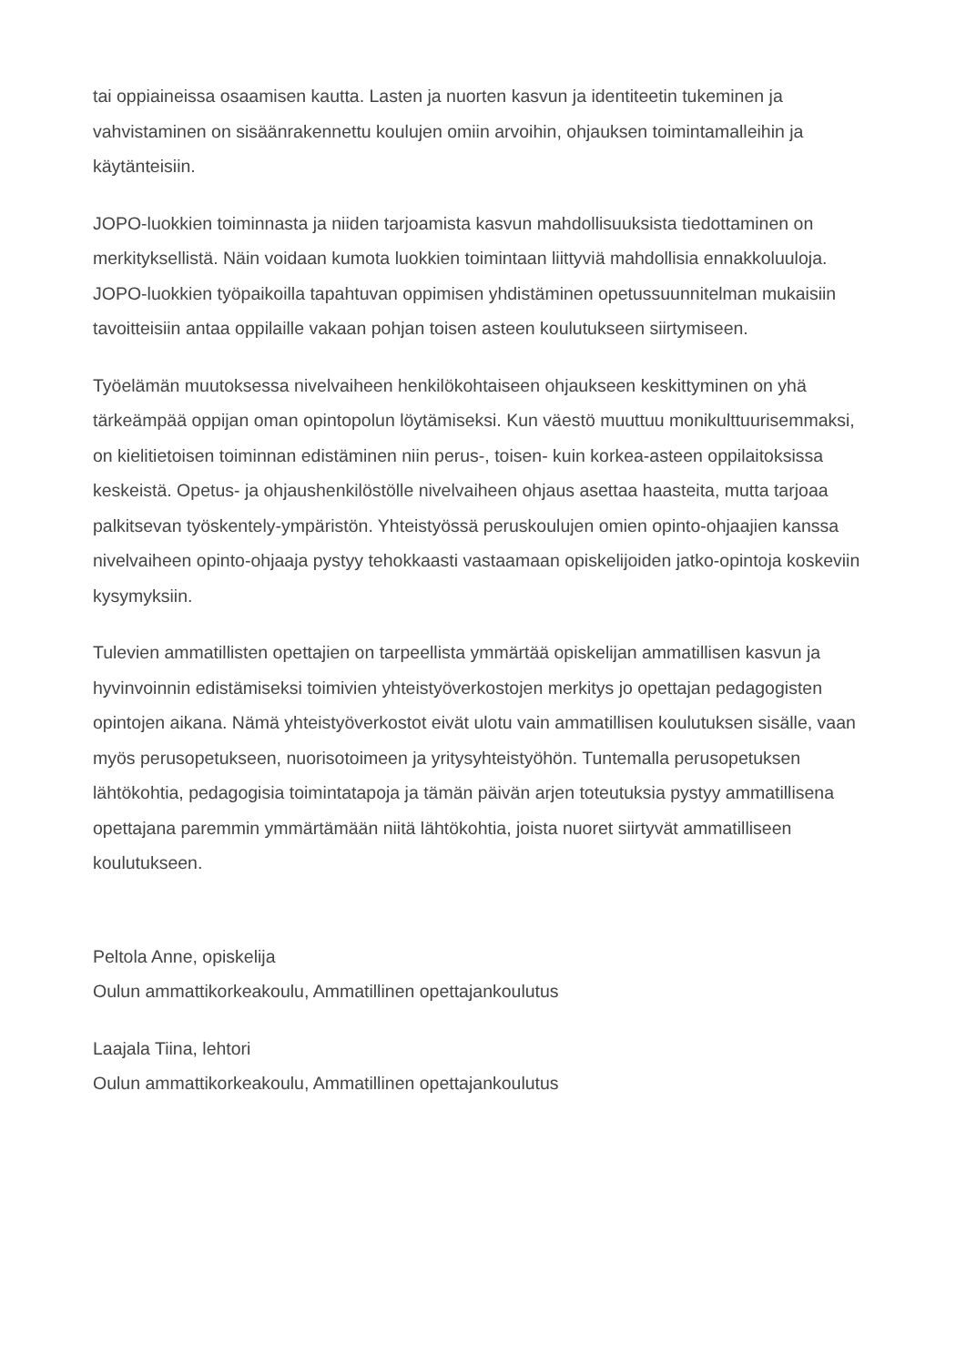tai oppiaineissa osaamisen kautta. Lasten ja nuorten kasvun ja identiteetin tukeminen ja vahvistaminen on sisäänrakennettu koulujen omiin arvoihin, ohjauksen toimintamalleihin ja käytänteisiin.
JOPO-luokkien toiminnasta ja niiden tarjoamista kasvun mahdollisuuksista tiedottaminen on merkityksellistä. Näin voidaan kumota luokkien toimintaan liittyviä mahdollisia ennakkoluuloja. JOPO-luokkien työpaikoilla tapahtuvan oppimisen yhdistäminen opetussuunnitelman mukaisiin tavoitteisiin antaa oppilaille vakaan pohjan toisen asteen koulutukseen siirtymiseen.
Työelämän muutoksessa nivelvaiheen henkilökohtaiseen ohjaukseen keskittyminen on yhä tärkeämpää oppijan oman opintopolun löytämiseksi. Kun väestö muuttuu monikulttuurisemmaksi, on kielitietoisen toiminnan edistäminen niin perus-, toisen- kuin korkea-asteen oppilaitoksissa keskeistä. Opetus- ja ohjaushenkilöstölle nivelvaiheen ohjaus asettaa haasteita, mutta tarjoaa palkitsevan työskentely-ympäristön. Yhteistyössä peruskoulujen omien opinto-ohjaajien kanssa nivelvaiheen opinto-ohjaaja pystyy tehokkaasti vastaamaan opiskelijoiden jatko-opintoja koskeviin kysymyksiin.
Tulevien ammatillisten opettajien on tarpeellista ymmärtää opiskelijan ammatillisen kasvun ja hyvinvoinnin edistämiseksi toimivien yhteistyöverkostojen merkitys jo opettajan pedagogisten opintojen aikana. Nämä yhteistyöverkostot eivät ulotu vain ammatillisen koulutuksen sisälle, vaan myös perusopetukseen, nuorisotoimeen ja yritysyhteistyöhön. Tuntemalla perusopetuksen lähtökohtia, pedagogisia toimintatapoja ja tämän päivän arjen toteutuksia pystyy ammatillisena opettajana paremmin ymmärtämään niitä lähtökohtia, joista nuoret siirtyvät ammatilliseen koulutukseen.
Peltola Anne, opiskelija
Oulun ammattikorkeakoulu, Ammatillinen opettajankoulutus
Laajala Tiina, lehtori
Oulun ammattikorkeakoulu, Ammatillinen opettajankoulutus